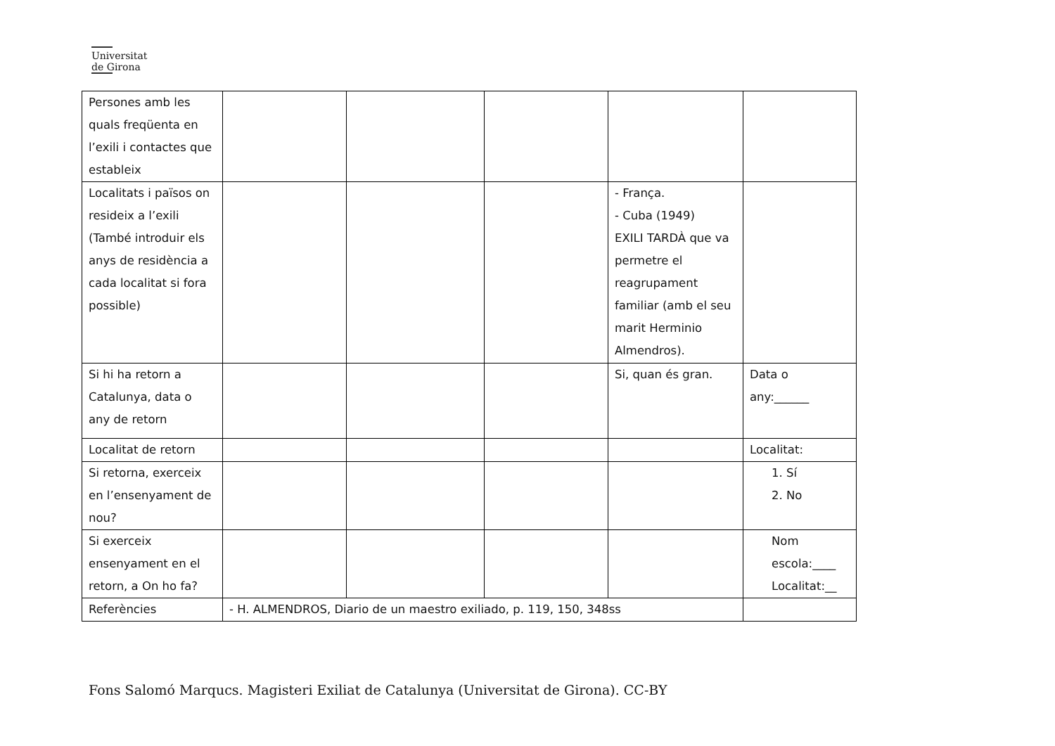Universitat
de Girona
| Persones amb les quals freqüenta en l’exili i contactes que estableix | | | | | |
| Localitats i països on resideix a l’exili (També introduir els anys de residència a cada localitat si fora possible) | | | | - França. - Cuba (1949) EXILI TARDÀ que va permetre el reagrupament familiar (amb el seu marit Herminio Almendros). | |
| Si hi ha retorn a Catalunya, data o any de retorn | | | | Si, quan és gran. | Data o any:______ |
| Localitat de retorn | | | | | Localitat: |
| Si retorna, exerceix en l’ensenyament de nou? | | | | | 1. Sí 2. No |
| Si exerceix ensenyament en el retorn, a On ho fa? | | | | | Nom escola:____ Localitat:__ |
| Referències | - H. ALMENDROS, Diario de un maestro exiliado, p. 119, 150, 348ss | | | | |
Fons Salomó Marqucs. Magisteri Exiliat de Catalunya (Universitat de Girona). CC-BY